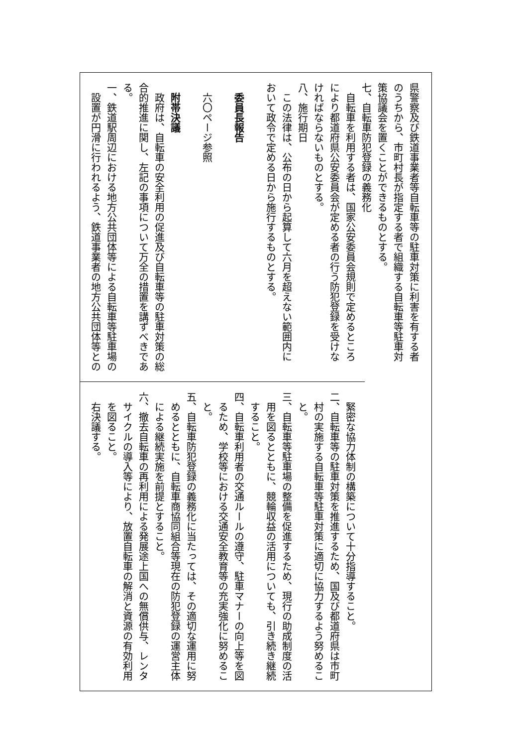県警察及び鉄道事業者等自転車等の駐車対策に利害を有する者
のうちから、市町村長が指定する者で組織する自転車等駐車対
策協議会を置くことができるものとする。
七、自転車防犯登録の義務化
自転車を利用する者は、国家公安委員会規則で定めるところ
により都道府県公安委員会が定める者の行う防犯登録を受けな
ければならないものとする。
八、施行期日
この法律は、公布の日から起算して六月を超えない範囲内に
おいて政令で定める日から施行するものとする。
委員長報告
六〇ページ参照
附帯決議
政府は、自転車の安全利用の促進及び自転車等の駐車対策の総
合的推進に関し、左記の事項について万全の措置を講ずべきであ
る。
一、鉄道駅周辺における地方公共団体等による自転車等駐車場の
設置が円滑に行われるよう、鉄道事業者の地方公共団体等との
緊密な協力体制の構築について十分指導すること。
二、自転車等の駐車対策を推進するため、国及び都道府県は市町
村の実施する自転車等駐車対策に適切に協力するよう努めるこ
と。
三、自転車等駐車場の整備を促進するため、現行の助成制度の活
用を図るとともに、競輪収益の活用についても、引き続き継続
すること。
四、自転車利用者の交通ルールの遵守、駐車マナーの向上等を図
るため、学校等における交通安全教育等の充実強化に努めるこ
と。
五、自転車防犯登録の義務化に当たっては、その適切な運用に努
めるとともに、自転車商協同組合等現在の防犯登録の運営主体
による継続実施を前提とすること。
六、撤去自転車の再利用による発展途上国への無償供与、レンタ
サイクルの導入等により、放置自転車の解消と資源の有効利用
を図ること。
右決議する。